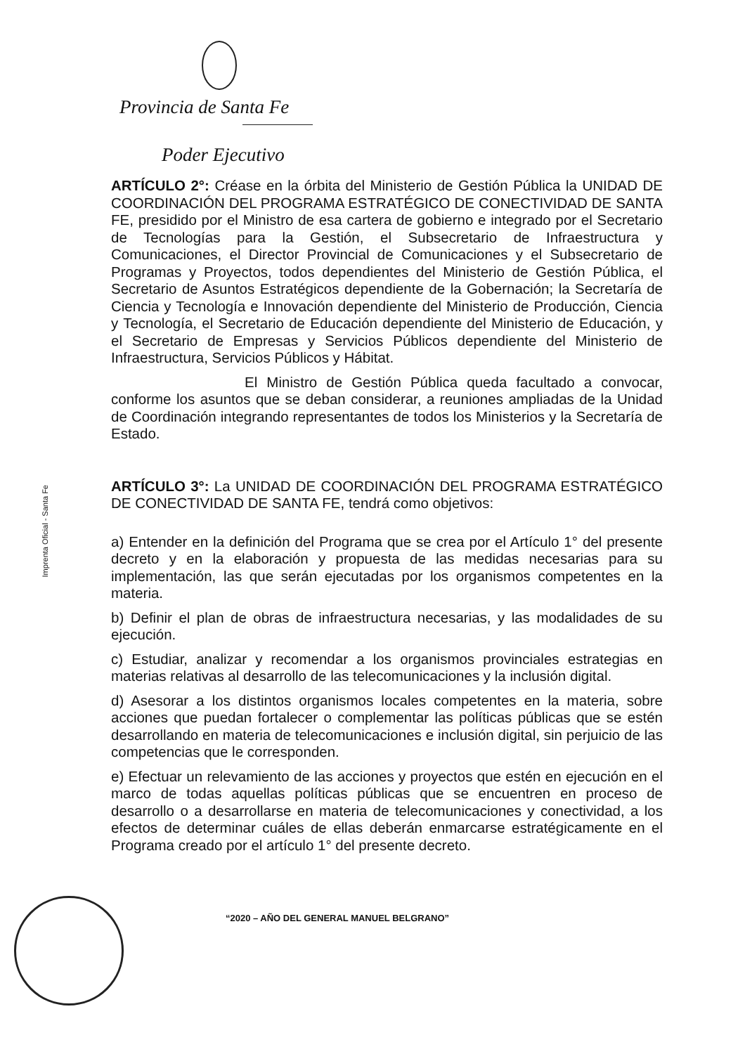Provincia de Santa Fe
Poder Ejecutivo
Imprenta Oficial - Santa Fe
ARTÍCULO 2°: Créase en la órbita del Ministerio de Gestión Pública la UNIDAD DE COORDINACIÓN DEL PROGRAMA ESTRATÉGICO DE CONECTIVIDAD DE SANTA FE, presidido por el Ministro de esa cartera de gobierno e integrado por el Secretario de Tecnologías para la Gestión, el Subsecretario de Infraestructura y Comunicaciones, el Director Provincial de Comunicaciones y el Subsecretario de Programas y Proyectos, todos dependientes del Ministerio de Gestión Pública, el Secretario de Asuntos Estratégicos dependiente de la Gobernación; la Secretaría de Ciencia y Tecnología e Innovación dependiente del Ministerio de Producción, Ciencia y Tecnología, el Secretario de Educación dependiente del Ministerio de Educación, y el Secretario de Empresas y Servicios Públicos dependiente del Ministerio de Infraestructura, Servicios Públicos y Hábitat.
El Ministro de Gestión Pública queda facultado a convocar, conforme los asuntos que se deban considerar, a reuniones ampliadas de la Unidad de Coordinación integrando representantes de todos los Ministerios y la Secretaría de Estado.
ARTÍCULO 3°: La UNIDAD DE COORDINACIÓN DEL PROGRAMA ESTRATÉGICO DE CONECTIVIDAD DE SANTA FE, tendrá como objetivos:
a) Entender en la definición del Programa que se crea por el Artículo 1° del presente decreto y en la elaboración y propuesta de las medidas necesarias para su implementación, las que serán ejecutadas por los organismos competentes en la materia.
b) Definir el plan de obras de infraestructura necesarias, y las modalidades de su ejecución.
c) Estudiar, analizar y recomendar a los organismos provinciales estrategias en materias relativas al desarrollo de las telecomunicaciones y la inclusión digital.
d) Asesorar a los distintos organismos locales competentes en la materia, sobre acciones que puedan fortalecer o complementar las políticas públicas que se estén desarrollando en materia de telecomunicaciones e inclusión digital, sin perjuicio de las competencias que le corresponden.
e) Efectuar un relevamiento de las acciones y proyectos que estén en ejecución en el marco de todas aquellas políticas públicas que se encuentren en proceso de desarrollo o a desarrollarse en materia de telecomunicaciones y conectividad, a los efectos de determinar cuáles de ellas deberán enmarcarse estratégicamente en el Programa creado por el artículo 1° del presente decreto.
“2020 – AÑO DEL GENERAL MANUEL BELGRANO”